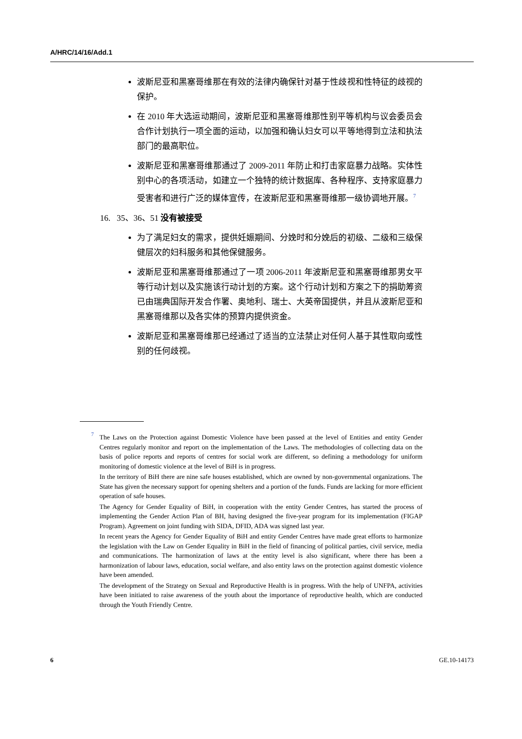A/HRC/14/16/Add.1
波斯尼亚和黑塞哥维那在有效的法律内确保针对基于性歧视和性特征的歧视的保护。
在 2010 年大选运动期间，波斯尼亚和黑塞哥维那性别平等机构与议会委员会合作计划执行一项全面的运动，以加强和确认妇女可以平等地得到立法和执法部门的最高职位。
波斯尼亚和黑塞哥维那通过了 2009-2011 年防止和打击家庭暴力战略。实体性别中心的各项活动，如建立一个独特的统计数据库、各种程序、支持家庭暴力受害者和进行广泛的媒体宣传，在波斯尼亚和黑塞哥维那一级协调地开展。<sup>7</sup>
16. 35、36、51 没有被接受
为了满足妇女的需求，提供妊娠期间、分娩时和分娩后的初级、二级和三级保健层次的妇科服务和其他保健服务。
波斯尼亚和黑塞哥维那通过了一项 2006-2011 年波斯尼亚和黑塞哥维那男女平等行动计划以及实施该行动计划的方案。这个行动计划和方案之下的捐助筹资已由瑞典国际开发合作署、奥地利、瑞士、大英帝国提供，并且从波斯尼亚和黑塞哥维那以及各实体的预算内提供资金。
波斯尼亚和黑塞哥维那已经通过了适当的立法禁止对任何人基于其性取向或性别的任何歧视。
<sup>7</sup> The Laws on the Protection against Domestic Violence have been passed at the level of Entities and entity Gender Centres regularly monitor and report on the implementation of the Laws. The methodologies of collecting data on the basis of police reports and reports of centres for social work are different, so defining a methodology for uniform monitoring of domestic violence at the level of BiH is in progress.
In the territory of BiH there are nine safe houses established, which are owned by non-governmental organizations. The State has given the necessary support for opening shelters and a portion of the funds. Funds are lacking for more efficient operation of safe houses.
The Agency for Gender Equality of BiH, in cooperation with the entity Gender Centres, has started the process of implementing the Gender Action Plan of BH, having designed the five-year program for its implementation (FIGAP Program). Agreement on joint funding with SIDA, DFID, ADA was signed last year.
In recent years the Agency for Gender Equality of BiH and entity Gender Centres have made great efforts to harmonize the legislation with the Law on Gender Equality in BiH in the field of financing of political parties, civil service, media and communications. The harmonization of laws at the entity level is also significant, where there has been a harmonization of labour laws, education, social welfare, and also entity laws on the protection against domestic violence have been amended.
The development of the Strategy on Sexual and Reproductive Health is in progress. With the help of UNFPA, activities have been initiated to raise awareness of the youth about the importance of reproductive health, which are conducted through the Youth Friendly Centre.
6 GE.10-14173